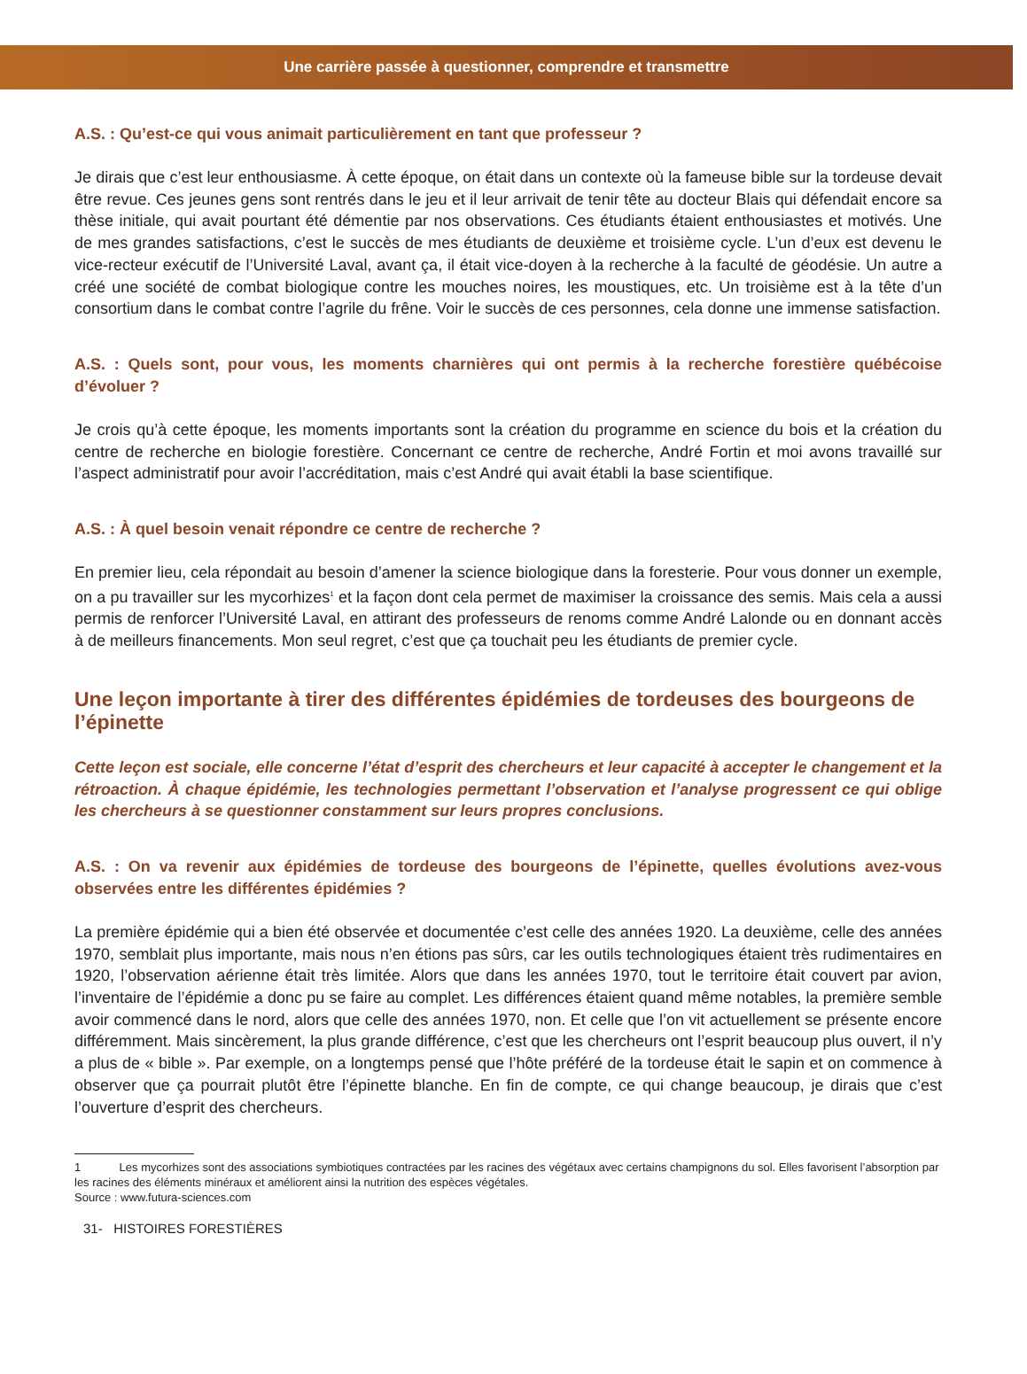Une carrière passée à questionner, comprendre et transmettre
A.S. : Qu’est-ce qui vous animait particulièrement en tant que professeur ?
Je dirais que c’est leur enthousiasme. À cette époque, on était dans un contexte où la fameuse bible sur la tordeuse devait être revue. Ces jeunes gens sont rentrés dans le jeu et il leur arrivait de tenir tête au docteur Blais qui défendait encore sa thèse initiale, qui avait pourtant été démentie par nos observations. Ces étudiants étaient enthousiastes et motivés. Une de mes grandes satisfactions, c’est le succès de mes étudiants de deuxième et troisième cycle. L’un d’eux est devenu le vice-recteur exécutif de l’Université Laval, avant ça, il était vice-doyen à la recherche à la faculté de géodésie. Un autre a créé une société de combat biologique contre les mouches noires, les moustiques, etc. Un troisième est à la tête d’un consortium dans le combat contre l’agrile du frêne. Voir le succès de ces personnes, cela donne une immense satisfaction.
A.S. : Quels sont, pour vous, les moments charnières qui ont permis à la recherche forestière québécoise d’évoluer ?
Je crois qu’à cette époque, les moments importants sont la création du programme en science du bois et la création du centre de recherche en biologie forestière. Concernant ce centre de recherche, André Fortin et moi avons travaillé sur l’aspect administratif pour avoir l’accréditation, mais c’est André qui avait établi la base scientifique.
A.S. : À quel besoin venait répondre ce centre de recherche ?
En premier lieu, cela répondait au besoin d’amener la science biologique dans la foresterie. Pour vous donner un exemple, on a pu travailler sur les mycorhizes<sup>1</sup> et la façon dont cela permet de maximiser la croissance des semis. Mais cela a aussi permis de renforcer l’Université Laval, en attirant des professeurs de renoms comme André Lalonde ou en donnant accès à de meilleurs financements. Mon seul regret, c’est que ça touchait peu les étudiants de premier cycle.
Une leçon importante à tirer des différentes épidémies de tordeuses des bourgeons de l’épinette
Cette leçon est sociale, elle concerne l’état d’esprit des chercheurs et leur capacité à accepter le changement et la rétroaction. À chaque épidémie, les technologies permettant l’observation et l’analyse progressent ce qui oblige les chercheurs à se questionner constamment sur leurs propres conclusions.
A.S. : On va revenir aux épidémies de tordeuse des bourgeons de l’épinette, quelles évolutions avez-vous observées entre les différentes épidémies ?
La première épidémie qui a bien été observée et documentée c’est celle des années 1920. La deuxième, celle des années 1970, semblait plus importante, mais nous n’en étions pas sûrs, car les outils technologiques étaient très rudimentaires en 1920, l’observation aérienne était très limitée. Alors que dans les années 1970, tout le territoire était couvert par avion, l’inventaire de l’épidémie a donc pu se faire au complet. Les différences étaient quand même notables, la première semble avoir commencé dans le nord, alors que celle des années 1970, non. Et celle que l’on vit actuellement se présente encore différemment. Mais sincèrement, la plus grande différence, c’est que les chercheurs ont l’esprit beaucoup plus ouvert, il n’y a plus de « bible ». Par exemple, on a longtemps pensé que l’hôte préféré de la tordeuse était le sapin et on commence à observer que ça pourrait plutôt être l’épinette blanche. En fin de compte, ce qui change beaucoup, je dirais que c’est l’ouverture d’esprit des chercheurs.
1 Les mycorhizes sont des associations symbiotiques contractées par les racines des végétaux avec certains champignons du sol. Elles favorisent l’absorption par les racines des éléments minéraux et améliorent ainsi la nutrition des espèces végétales.
Source : www.futura-sciences.com
31- HISTOIRES FORESTIÈRES